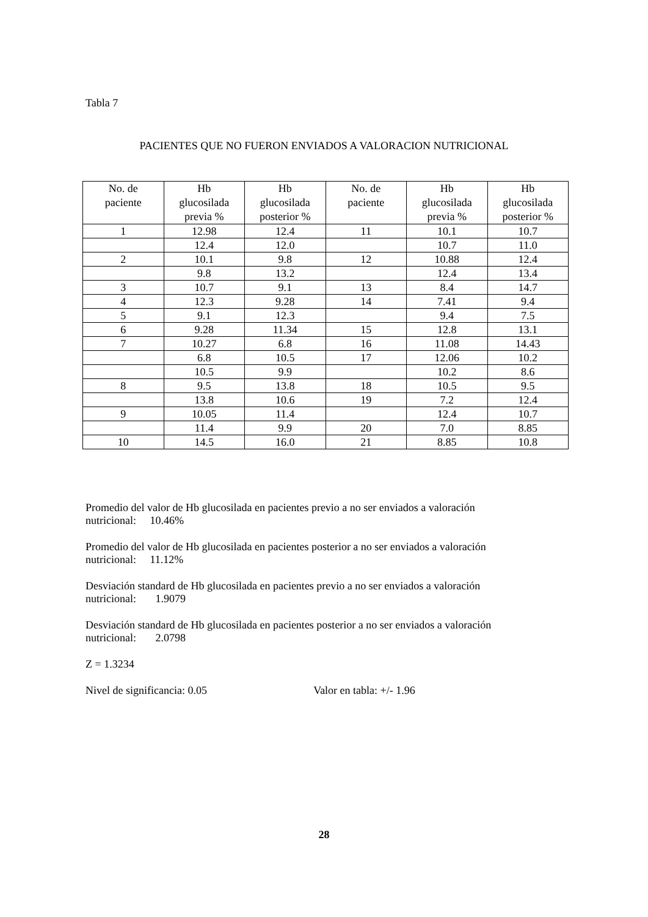Tabla 7
PACIENTES QUE NO FUERON ENVIADOS A VALORACION NUTRICIONAL
| No. de paciente | Hb glucosilada previa % | Hb glucosilada posterior % | No. de paciente | Hb glucosilada previa % | Hb glucosilada posterior % |
| --- | --- | --- | --- | --- | --- |
| 1 | 12.98 | 12.4 | 11 | 10.1 | 10.7 |
| | 12.4 | 12.0 | | 10.7 | 11.0 |
| 2 | 10.1 | 9.8 | 12 | 10.88 | 12.4 |
| | 9.8 | 13.2 | | 12.4 | 13.4 |
| 3 | 10.7 | 9.1 | 13 | 8.4 | 14.7 |
| 4 | 12.3 | 9.28 | 14 | 7.41 | 9.4 |
| 5 | 9.1 | 12.3 | | 9.4 | 7.5 |
| 6 | 9.28 | 11.34 | 15 | 12.8 | 13.1 |
| 7 | 10.27 | 6.8 | 16 | 11.08 | 14.43 |
| | 6.8 | 10.5 | 17 | 12.06 | 10.2 |
| | 10.5 | 9.9 | | 10.2 | 8.6 |
| 8 | 9.5 | 13.8 | 18 | 10.5 | 9.5 |
| | 13.8 | 10.6 | 19 | 7.2 | 12.4 |
| 9 | 10.05 | 11.4 | | 12.4 | 10.7 |
| | 11.4 | 9.9 | 20 | 7.0 | 8.85 |
| 10 | 14.5 | 16.0 | 21 | 8.85 | 10.8 |
Promedio del valor de Hb glucosilada en pacientes previo a no ser enviados a valoración
nutricional: 10.46%
Promedio del valor de Hb glucosilada en pacientes posterior a no ser enviados a valoración
nutricional: 11.12%
Desviación standard de Hb glucosilada en pacientes previo a no ser enviados a valoración
nutricional: 1.9079
Desviación standard de Hb glucosilada en pacientes posterior a no ser enviados a valoración
nutricional: 2.0798
Z = 1.3234
Nivel de significancia: 0.05 Valor en tabla: +/- 1.96
28